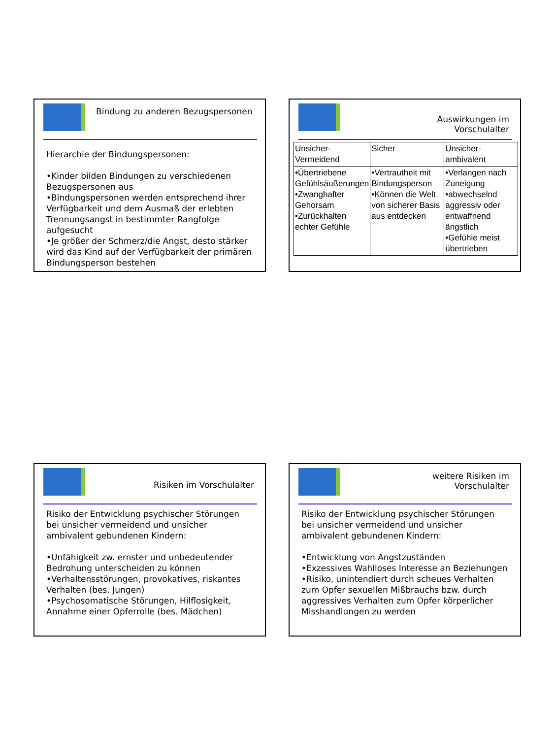Bindung zu anderen Bezugspersonen
Hierarchie der Bindungspersonen:
•Kinder bilden Bindungen zu verschiedenen Bezugspersonen aus
•Bindungspersonen werden entsprechend ihrer Verfügbarkeit und dem Ausmaß der erlebten Trennungsangst in bestimmter Rangfolge aufgesucht
•Je größer der Schmerz/die Angst, desto stärker wird das Kind auf der Verfügbarkeit der primären Bindungsperson bestehen
Auswirkungen im
Vorschulalter
| Unsicher- Vermeidend | Sicher | Unsicher- ambivalent |
| •Übertriebene Gefühlsäußerungen •Zwanghafter Gehorsam •Zurückhalten echter Gefühle | •Vertrautheit mit Bindungsperson •Können die Welt von sicherer Basis aus entdecken | •Verlangen nach Zuneigung •abwechselnd aggressiv oder entwaffnend ängstlich •Gefühle meist übertrieben |
Risiken im Vorschulalter
Risiko der Entwicklung psychischer Störungen bei unsicher vermeidend und unsicher ambivalent gebundenen Kindern:
•Unfähigkeit zw. ernster und unbedeutender Bedrohung unterscheiden zu können
•Verhaltensstörungen, provokatives, riskantes Verhalten (bes. Jungen)
•Psychosomatische Störungen, Hilflosigkeit, Annahme einer Opferrolle (bes. Mädchen)
weitere Risiken im
Vorschulalter
Risiko der Entwicklung psychischer Störungen bei unsicher vermeidend und unsicher ambivalent gebundenen Kindern:
•Entwicklung von Angstzuständen
•Exzessives Wahlloses Interesse an Beziehungen
•Risiko, unintendiert durch scheues Verhalten zum Opfer sexuellen Mißbrauchs bzw. durch aggressives Verhalten zum Opfer körperlicher Misshandlungen zu werden